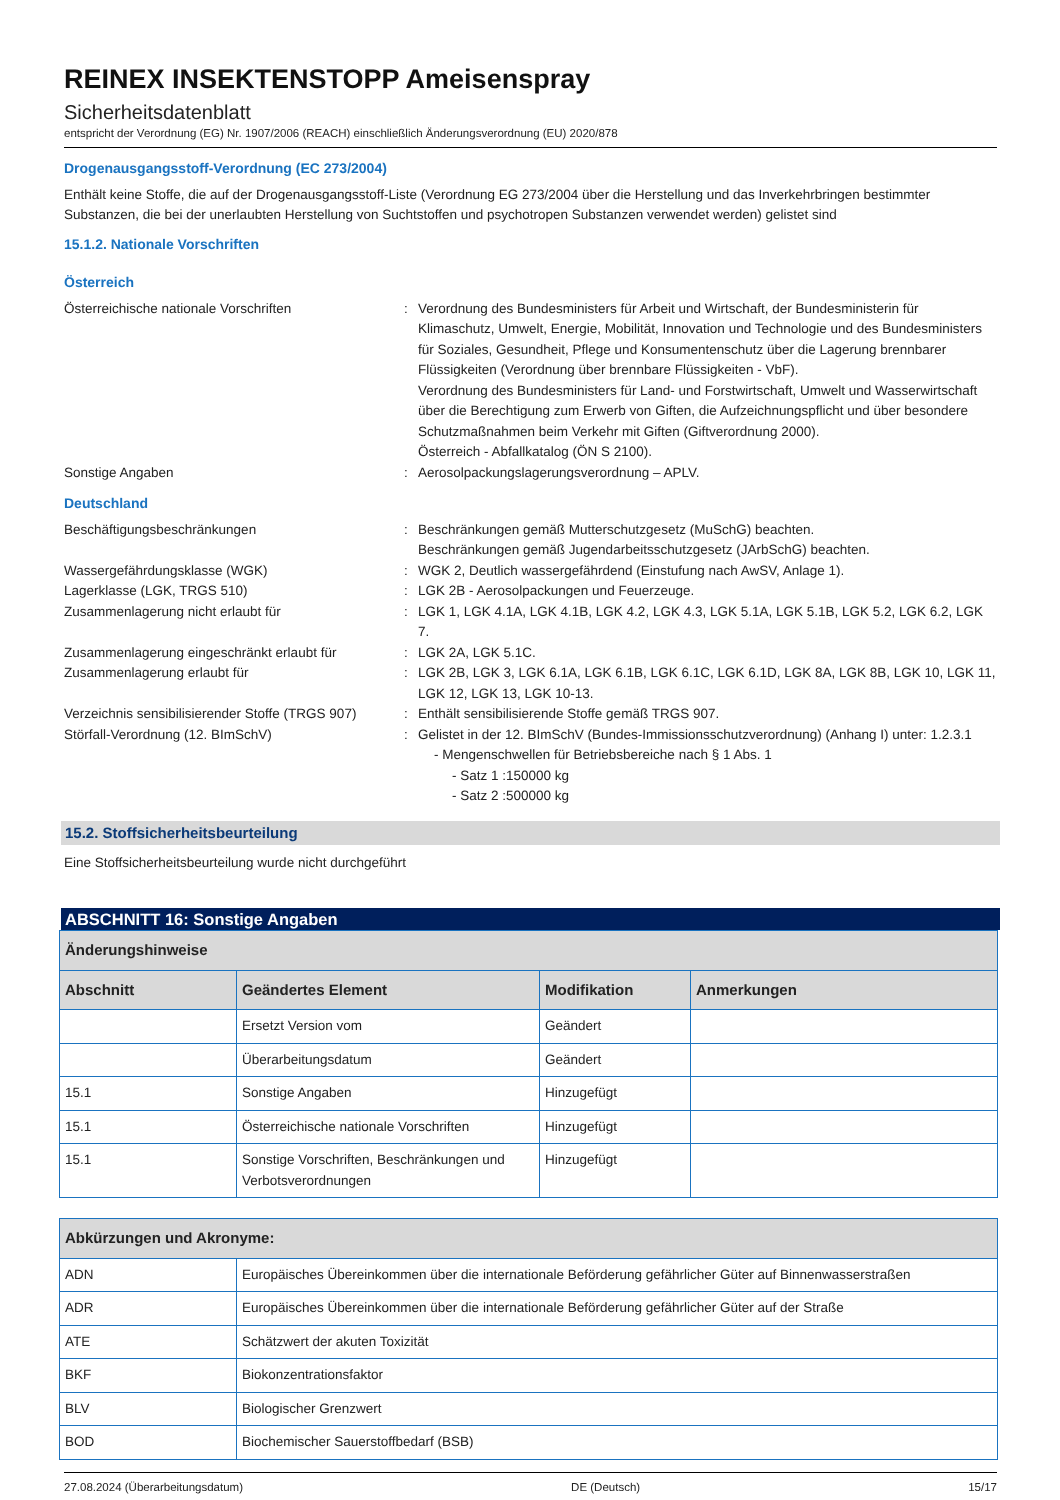REINEX INSEKTENSTOPP Ameisenspray
Sicherheitsdatenblatt
entspricht der Verordnung (EG) Nr. 1907/2006 (REACH) einschließlich Änderungsverordnung (EU) 2020/878
Drogenausgangsstoff-Verordnung (EC 273/2004)
Enthält keine Stoffe, die auf der Drogenausgangsstoff-Liste (Verordnung EG 273/2004 über die Herstellung und das Inverkehrbringen bestimmter Substanzen, die bei der unerlaubten Herstellung von Suchtstoffen und psychotropen Substanzen verwendet werden) gelistet sind
15.1.2. Nationale Vorschriften
Österreich
Österreichische nationale Vorschriften : Verordnung des Bundesministers für Arbeit und Wirtschaft, der Bundesministerin für Klimaschutz, Umwelt, Energie, Mobilität, Innovation und Technologie und des Bundesministers für Soziales, Gesundheit, Pflege und Konsumentenschutz über die Lagerung brennbarer Flüssigkeiten (Verordnung über brennbare Flüssigkeiten - VbF).
Verordnung des Bundesministers für Land- und Forstwirtschaft, Umwelt und Wasserwirtschaft über die Berechtigung zum Erwerb von Giften, die Aufzeichnungspflicht und über besondere Schutzmaßnahmen beim Verkehr mit Giften (Giftverordnung 2000).
Österreich - Abfallkatalog (ÖN S 2100).
Sonstige Angaben : Aerosolpackungslagerungsverordnung – APLV.
Deutschland
Beschäftigungsbeschränkungen : Beschränkungen gemäß Mutterschutzgesetz (MuSchG) beachten.
Beschränkungen gemäß Jugendarbeitsschutzgesetz (JArbSchG) beachten.
Wassergefährdungsklasse (WGK) : WGK 2, Deutlich wassergefährdend (Einstufung nach AwSV, Anlage 1).
Lagerklasse (LGK, TRGS 510) : LGK 2B - Aerosolpackungen und Feuerzeuge.
Zusammenlagerung nicht erlaubt für : LGK 1, LGK 4.1A, LGK 4.1B, LGK 4.2, LGK 4.3, LGK 5.1A, LGK 5.1B, LGK 5.2, LGK 6.2, LGK 7.
Zusammenlagerung eingeschränkt erlaubt für
: LGK 2A, LGK 5.1C.
Zusammenlagerung erlaubt für : LGK 2B, LGK 3, LGK 6.1A, LGK 6.1B, LGK 6.1C, LGK 6.1D, LGK 8A, LGK 8B, LGK 10, LGK 11, LGK 12, LGK 13, LGK 10-13.
Verzeichnis sensibilisierender Stoffe (TRGS 907)
: Enthält sensibilisierende Stoffe gemäß TRGS 907.
Störfall-Verordnung (12. BImSchV) : Gelistet in der 12. BImSchV (Bundes-Immissionsschutzverordnung) (Anhang I) unter: 1.2.3.1
- Mengenschwellen für Betriebsbereiche nach § 1 Abs. 1
- Satz 1 :150000 kg
- Satz 2 :500000 kg
15.2. Stoffsicherheitsbeurteilung
Eine Stoffsicherheitsbeurteilung wurde nicht durchgeführt
ABSCHNITT 16: Sonstige Angaben
| Änderungshinweise | | | |
| --- | --- | --- | --- |
| Abschnitt | Geändertes Element | Modifikation | Anmerkungen |
| | Ersetzt Version vom | Geändert | |
| | Überarbeitungsdatum | Geändert | |
| 15.1 | Sonstige Angaben | Hinzugefügt | |
| 15.1 | Österreichische nationale Vorschriften | Hinzugefügt | |
| 15.1 | Sonstige Vorschriften, Beschränkungen und Verbotsverordnungen | Hinzugefügt | |
| Abkürzungen und Akronyme: | |
| --- | --- |
| ADN | Europäisches Übereinkommen über die internationale Beförderung gefährlicher Güter auf Binnenwasserstraßen |
| ADR | Europäisches Übereinkommen über die internationale Beförderung gefährlicher Güter auf der Straße |
| ATE | Schätzwert der akuten Toxizität |
| BKF | Biokonzentrationsfaktor |
| BLV | Biologischer Grenzwert |
| BOD | Biochemischer Sauerstoffbedarf (BSB) |
27.08.2024 (Überarbeitungsdatum) DE (Deutsch) 15/17